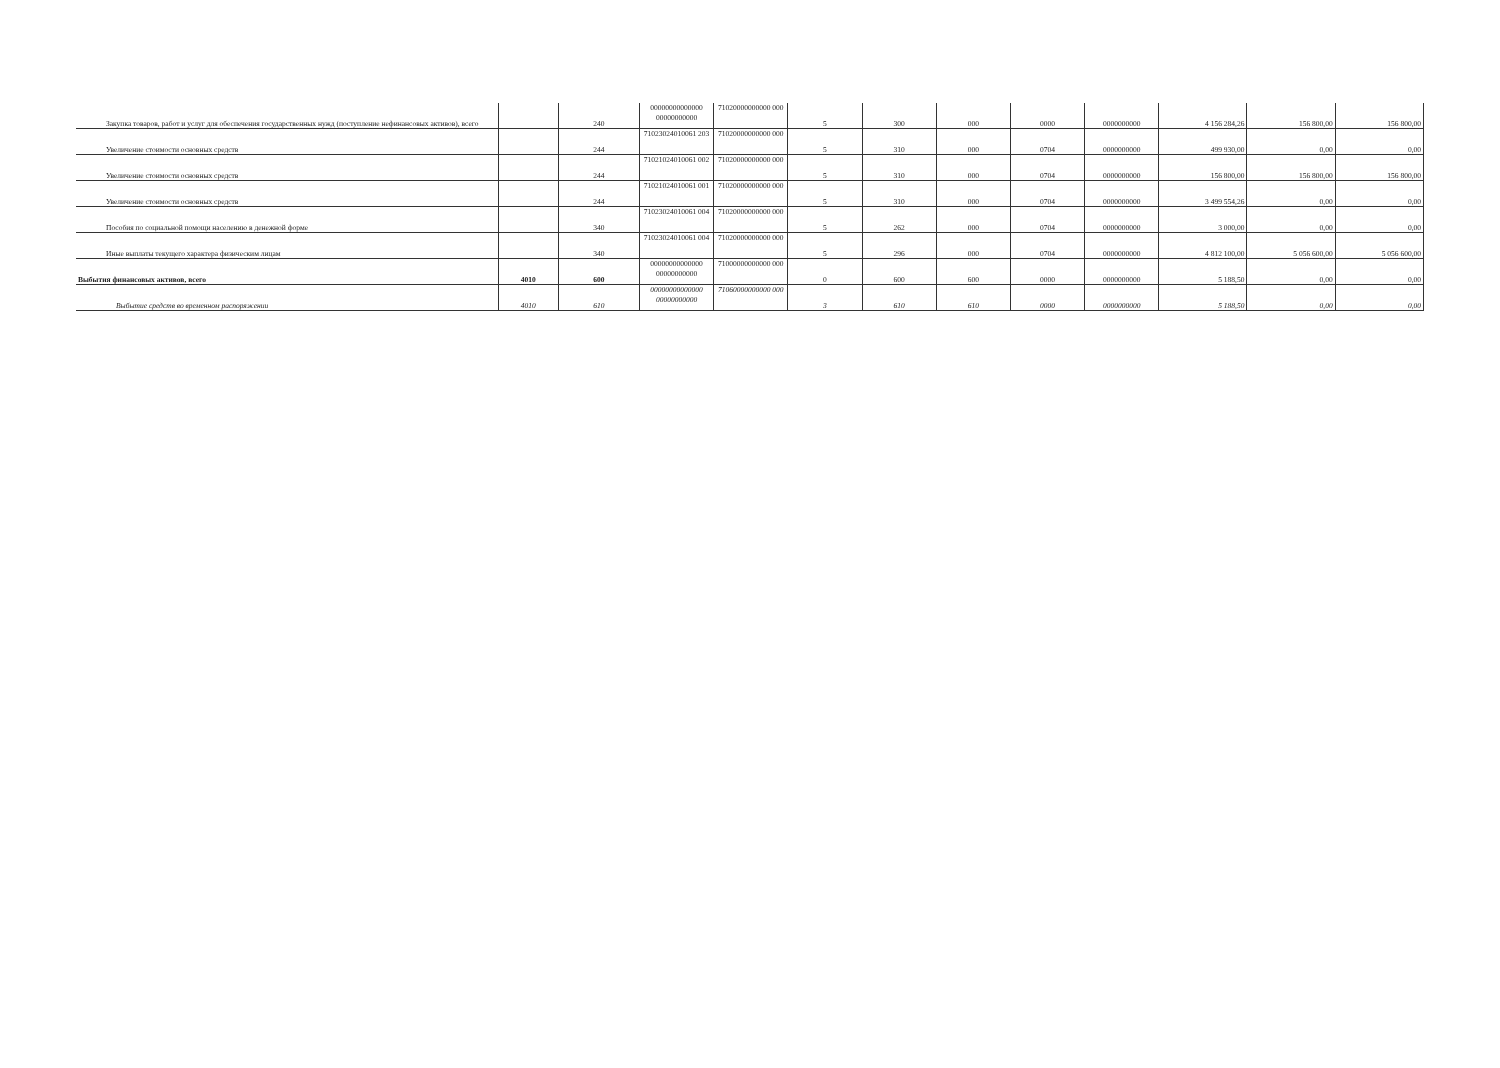| Закупка товаров, работ и услуг для обеспечения государственных нужд (поступление нефинансовых активов), всего | | 240 | 00000000000000 00000000000 | 71020000000000 000 | 5 | 300 | 000 | 0000 | 0000000000 | 4 156 284,26 | 156 800,00 | 156 800,00 |
| Увеличение стоимости основных средств | | 244 | 71023024010061 203 | 71020000000000 000 | 5 | 310 | 000 | 0704 | 0000000000 | 499 930,00 | 0,00 | 0,00 |
| Увеличение стоимости основных средств | | 244 | 71021024010061 002 | 71020000000000 000 | 5 | 310 | 000 | 0704 | 0000000000 | 156 800,00 | 156 800,00 | 156 800,00 |
| Увеличение стоимости основных средств | | 244 | 71021024010061 001 | 71020000000000 000 | 5 | 310 | 000 | 0704 | 0000000000 | 3 499 554,26 | 0,00 | 0,00 |
| Пособия по социальной помощи населению в денежной форме | | 340 | 71023024010061 004 | 71020000000000 000 | 5 | 262 | 000 | 0704 | 0000000000 | 3 000,00 | 0,00 | 0,00 |
| Иные выплаты текущего характера физическим лицам | | 340 | 71023024010061 004 | 71020000000000 000 | 5 | 296 | 000 | 0704 | 0000000000 | 4 812 100,00 | 5 056 600,00 | 5 056 600,00 |
| Выбытия финансовых активов, всего | 4010 | 600 | 00000000000000 00000000000 | 71000000000000 000 | 0 | 600 | 600 | 0000 | 0000000000 | 5 188,50 | 0,00 | 0,00 |
| Выбытие средств во временном распоряжении | 4010 | 610 | 00000000000000 00000000000 | 71060000000000 000 | 3 | 610 | 610 | 0000 | 0000000000 | 5 188,50 | 0,00 | 0,00 |